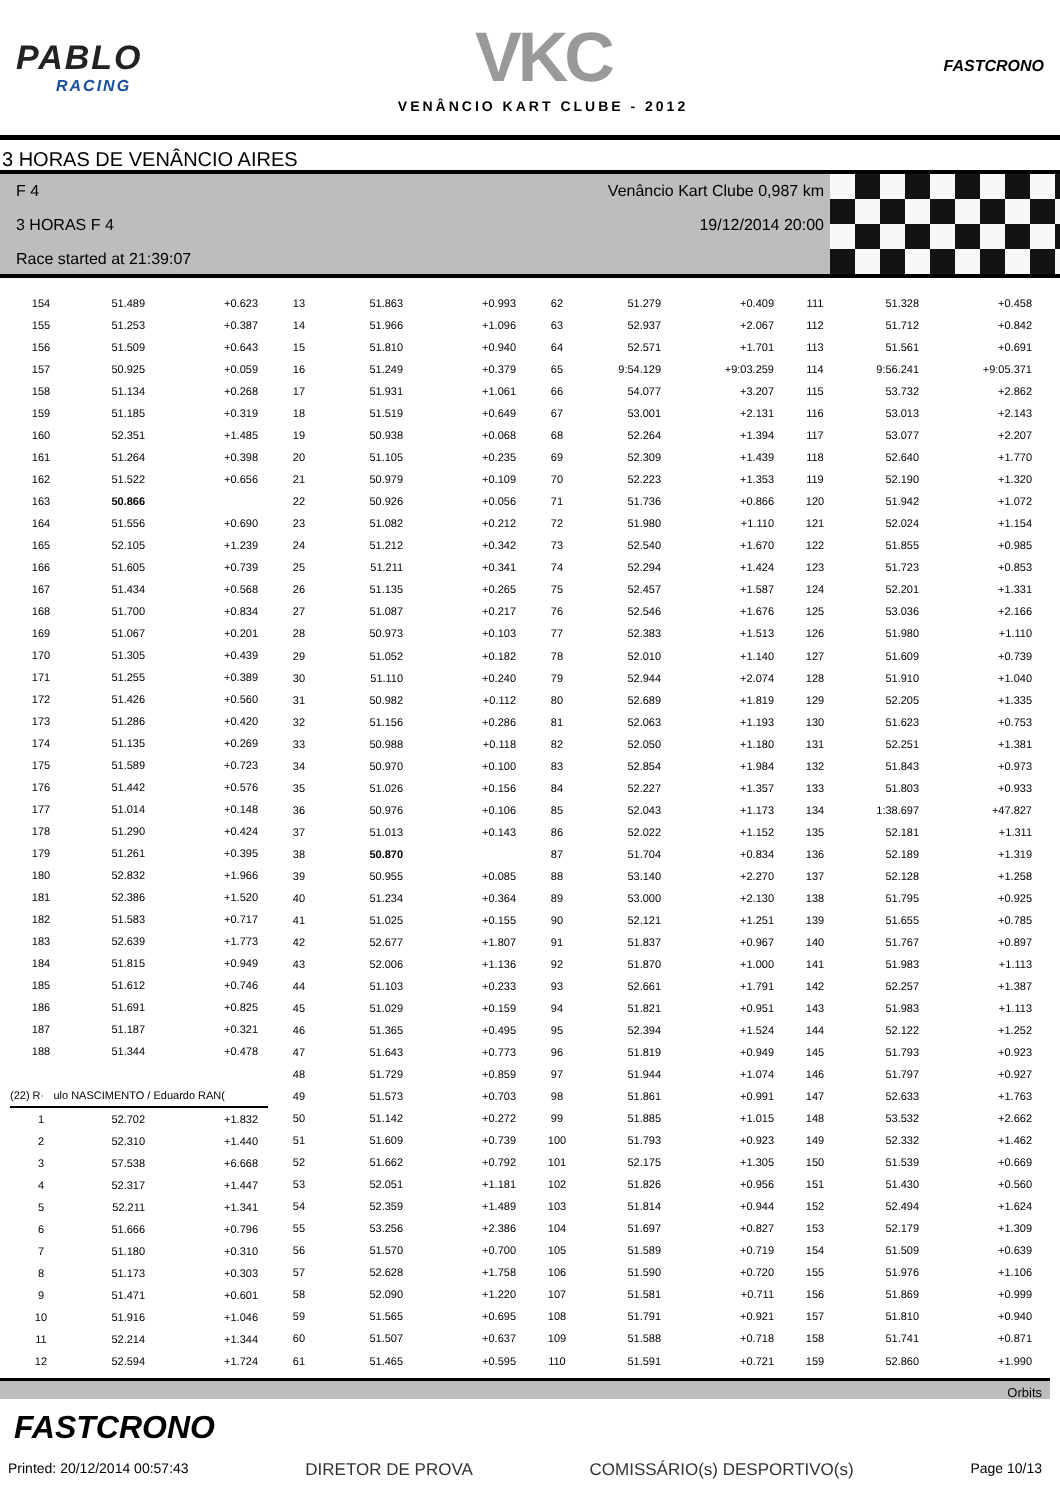PABLO
RACING
VKC
VENÂNCIO KART CLUBE - 2012
FASTCRONO
3 HORAS DE VENÂNCIO AIRES
F 4 Venâncio Kart Clube 0,987 km
3 HORAS F 4 19/12/2014 20:00
Race started at 21:39:07
| 154 | 51.489 | +0.623 |
| 155 | 51.253 | +0.387 |
| 156 | 51.509 | +0.643 |
| 157 | 50.925 | +0.059 |
| 158 | 51.134 | +0.268 |
| 159 | 51.185 | +0.319 |
| 160 | 52.351 | +1.485 |
| 161 | 51.264 | +0.398 |
| 162 | 51.522 | +0.656 |
| 163 | 50.866 | |
| 164 | 51.556 | +0.690 |
| 165 | 52.105 | +1.239 |
| 166 | 51.605 | +0.739 |
| 167 | 51.434 | +0.568 |
| 168 | 51.700 | +0.834 |
| 169 | 51.067 | +0.201 |
| 170 | 51.305 | +0.439 |
| 171 | 51.255 | +0.389 |
| 172 | 51.426 | +0.560 |
| 173 | 51.286 | +0.420 |
| 174 | 51.135 | +0.269 |
| 175 | 51.589 | +0.723 |
| 176 | 51.442 | +0.576 |
| 177 | 51.014 | +0.148 |
| 178 | 51.290 | +0.424 |
| 179 | 51.261 | +0.395 |
| 180 | 52.832 | +1.966 |
| 181 | 52.386 | +1.520 |
| 182 | 51.583 | +0.717 |
| 183 | 52.639 | +1.773 |
| 184 | 51.815 | +0.949 |
| 185 | 51.612 | +0.746 |
| 186 | 51.691 | +0.825 |
| 187 | 51.187 | +0.321 |
| 188 | 51.344 | +0.478 |
| (22) R· ulo NASCIMENTO / Eduardo RAN( | | |
| 1 | 52.702 | +1.832 |
| 2 | 52.310 | +1.440 |
| 3 | 57.538 | +6.668 |
| 4 | 52.317 | +1.447 |
| 5 | 52.211 | +1.341 |
| 6 | 51.666 | +0.796 |
| 7 | 51.180 | +0.310 |
| 8 | 51.173 | +0.303 |
| 9 | 51.471 | +0.601 |
| 10 | 51.916 | +1.046 |
| 11 | 52.214 | +1.344 |
| 12 | 52.594 | +1.724 |
| 13 | 51.863 | +0.993 |
| 14 | 51.966 | +1.096 |
| 15 | 51.810 | +0.940 |
| 16 | 51.249 | +0.379 |
| 17 | 51.931 | +1.061 |
| 18 | 51.519 | +0.649 |
| 19 | 50.938 | +0.068 |
| 20 | 51.105 | +0.235 |
| 21 | 50.979 | +0.109 |
| 22 | 50.926 | +0.056 |
| 23 | 51.082 | +0.212 |
| 24 | 51.212 | +0.342 |
| 25 | 51.211 | +0.341 |
| 26 | 51.135 | +0.265 |
| 27 | 51.087 | +0.217 |
| 28 | 50.973 | +0.103 |
| 29 | 51.052 | +0.182 |
| 30 | 51.110 | +0.240 |
| 31 | 50.982 | +0.112 |
| 32 | 51.156 | +0.286 |
| 33 | 50.988 | +0.118 |
| 34 | 50.970 | +0.100 |
| 35 | 51.026 | +0.156 |
| 36 | 50.976 | +0.106 |
| 37 | 51.013 | +0.143 |
| 38 | 50.870 | |
| 39 | 50.955 | +0.085 |
| 40 | 51.234 | +0.364 |
| 41 | 51.025 | +0.155 |
| 42 | 52.677 | +1.807 |
| 43 | 52.006 | +1.136 |
| 44 | 51.103 | +0.233 |
| 45 | 51.029 | +0.159 |
| 46 | 51.365 | +0.495 |
| 47 | 51.643 | +0.773 |
| 48 | 51.729 | +0.859 |
| 49 | 51.573 | +0.703 |
| 50 | 51.142 | +0.272 |
| 51 | 51.609 | +0.739 |
| 52 | 51.662 | +0.792 |
| 53 | 52.051 | +1.181 |
| 54 | 52.359 | +1.489 |
| 55 | 53.256 | +2.386 |
| 56 | 51.570 | +0.700 |
| 57 | 52.628 | +1.758 |
| 58 | 52.090 | +1.220 |
| 59 | 51.565 | +0.695 |
| 60 | 51.507 | +0.637 |
| 61 | 51.465 | +0.595 |
| 62 | 51.279 | +0.409 |
| 63 | 52.937 | +2.067 |
| 64 | 52.571 | +1.701 |
| 65 | 9:54.129 | +9:03.259 |
| 66 | 54.077 | +3.207 |
| 67 | 53.001 | +2.131 |
| 68 | 52.264 | +1.394 |
| 69 | 52.309 | +1.439 |
| 70 | 52.223 | +1.353 |
| 71 | 51.736 | +0.866 |
| 72 | 51.980 | +1.110 |
| 73 | 52.540 | +1.670 |
| 74 | 52.294 | +1.424 |
| 75 | 52.457 | +1.587 |
| 76 | 52.546 | +1.676 |
| 77 | 52.383 | +1.513 |
| 78 | 52.010 | +1.140 |
| 79 | 52.944 | +2.074 |
| 80 | 52.689 | +1.819 |
| 81 | 52.063 | +1.193 |
| 82 | 52.050 | +1.180 |
| 83 | 52.854 | +1.984 |
| 84 | 52.227 | +1.357 |
| 85 | 52.043 | +1.173 |
| 86 | 52.022 | +1.152 |
| 87 | 51.704 | +0.834 |
| 88 | 53.140 | +2.270 |
| 89 | 53.000 | +2.130 |
| 90 | 52.121 | +1.251 |
| 91 | 51.837 | +0.967 |
| 92 | 51.870 | +1.000 |
| 93 | 52.661 | +1.791 |
| 94 | 51.821 | +0.951 |
| 95 | 52.394 | +1.524 |
| 96 | 51.819 | +0.949 |
| 97 | 51.944 | +1.074 |
| 98 | 51.861 | +0.991 |
| 99 | 51.885 | +1.015 |
| 100 | 51.793 | +0.923 |
| 101 | 52.175 | +1.305 |
| 102 | 51.826 | +0.956 |
| 103 | 51.814 | +0.944 |
| 104 | 51.697 | +0.827 |
| 105 | 51.589 | +0.719 |
| 106 | 51.590 | +0.720 |
| 107 | 51.581 | +0.711 |
| 108 | 51.791 | +0.921 |
| 109 | 51.588 | +0.718 |
| 110 | 51.591 | +0.721 |
| 111 | 51.328 | +0.458 |
| 112 | 51.712 | +0.842 |
| 113 | 51.561 | +0.691 |
| 114 | 9:56.241 | +9:05.371 |
| 115 | 53.732 | +2.862 |
| 116 | 53.013 | +2.143 |
| 117 | 53.077 | +2.207 |
| 118 | 52.640 | +1.770 |
| 119 | 52.190 | +1.320 |
| 120 | 51.942 | +1.072 |
| 121 | 52.024 | +1.154 |
| 122 | 51.855 | +0.985 |
| 123 | 51.723 | +0.853 |
| 124 | 52.201 | +1.331 |
| 125 | 53.036 | +2.166 |
| 126 | 51.980 | +1.110 |
| 127 | 51.609 | +0.739 |
| 128 | 51.910 | +1.040 |
| 129 | 52.205 | +1.335 |
| 130 | 51.623 | +0.753 |
| 131 | 52.251 | +1.381 |
| 132 | 51.843 | +0.973 |
| 133 | 51.803 | +0.933 |
| 134 | 1:38.697 | +47.827 |
| 135 | 52.181 | +1.311 |
| 136 | 52.189 | +1.319 |
| 137 | 52.128 | +1.258 |
| 138 | 51.795 | +0.925 |
| 139 | 51.655 | +0.785 |
| 140 | 51.767 | +0.897 |
| 141 | 51.983 | +1.113 |
| 142 | 52.257 | +1.387 |
| 143 | 51.983 | +1.113 |
| 144 | 52.122 | +1.252 |
| 145 | 51.793 | +0.923 |
| 146 | 51.797 | +0.927 |
| 147 | 52.633 | +1.763 |
| 148 | 53.532 | +2.662 |
| 149 | 52.332 | +1.462 |
| 150 | 51.539 | +0.669 |
| 151 | 51.430 | +0.560 |
| 152 | 52.494 | +1.624 |
| 153 | 52.179 | +1.309 |
| 154 | 51.509 | +0.639 |
| 155 | 51.976 | +1.106 |
| 156 | 51.869 | +0.999 |
| 157 | 51.810 | +0.940 |
| 158 | 51.741 | +0.871 |
| 159 | 52.860 | +1.990 |
Orbits
FASTCRONO
Printed: 20/12/2014 00:57:43 DIRETOR DE PROVA COMISSÁRIO(s) DESPORTIVO(s) Page 10/13